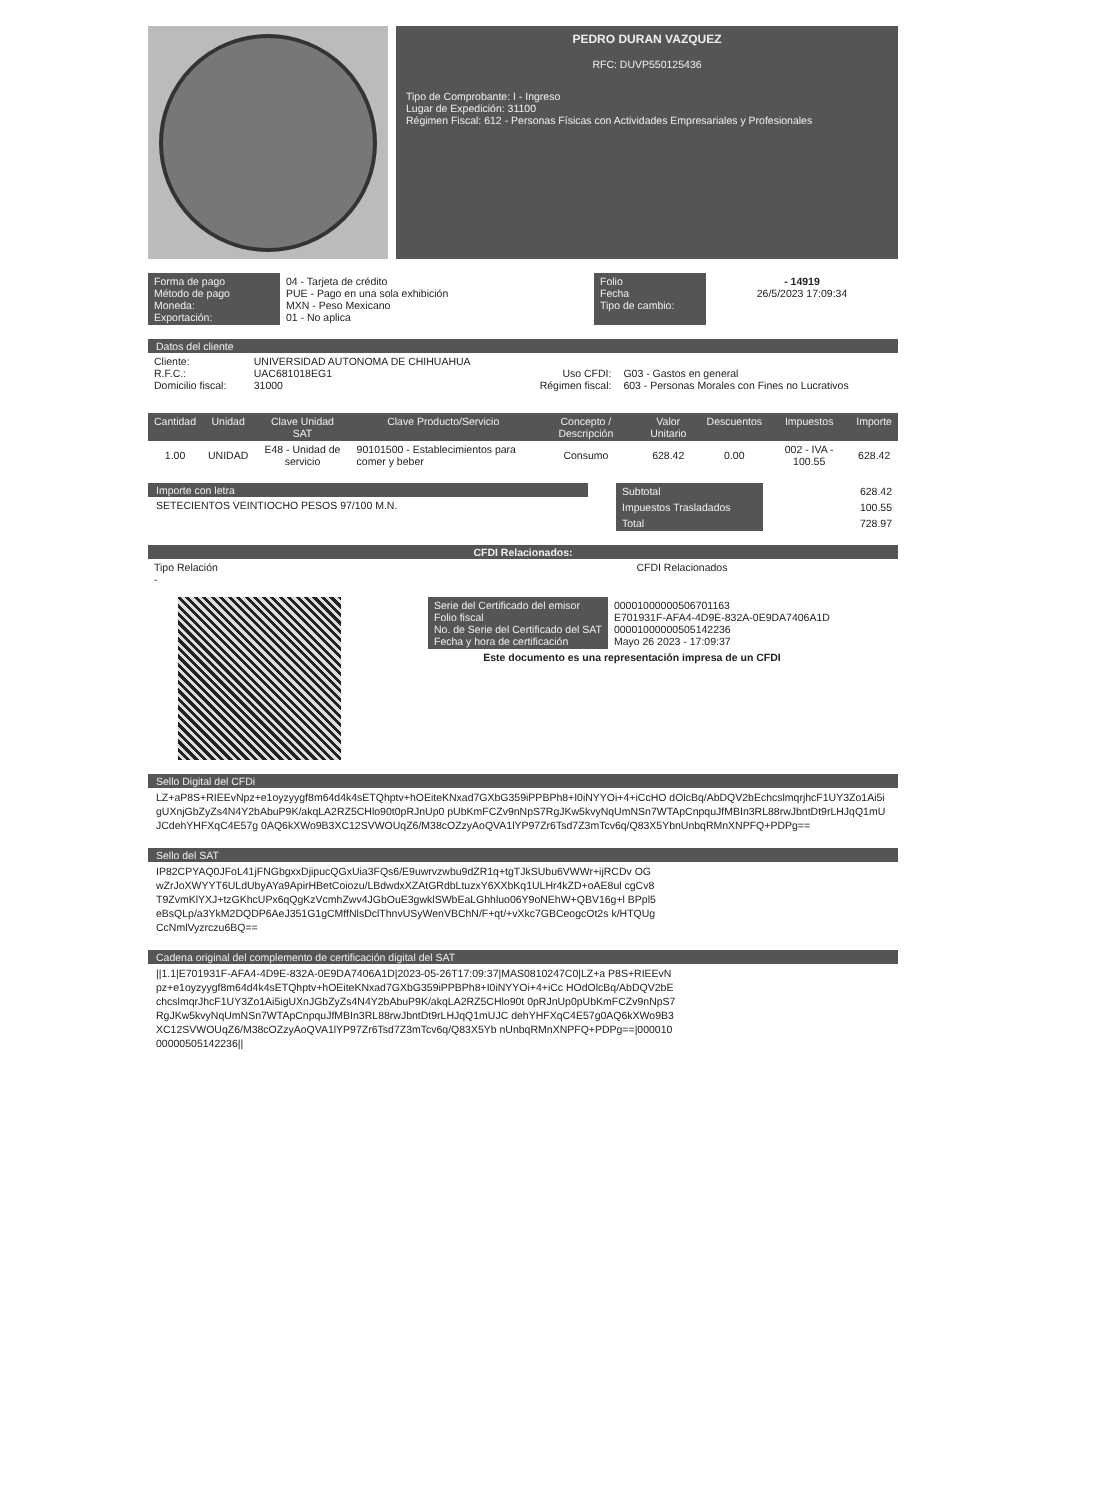PEDRO DURAN VAZQUEZ
RFC: DUVP550125436
Tipo de Comprobante: I - Ingreso
Lugar de Expedición: 31100
Régimen Fiscal: 612 - Personas Físicas con Actividades Empresariales y Profesionales
| Forma de pago Método de pago Moneda: Exportación: | 04 - Tarjeta de crédito PUE - Pago en una sola exhibición MXN - Peso Mexicano 01 - No aplica | Folio Fecha Tipo de cambio: | - 14919 26/5/2023 17:09:34 |
Datos del cliente
| Cliente: R.F.C.: Domicilio fiscal: | UNIVERSIDAD AUTONOMA DE CHIHUAHUA UAC681018EG1 31000 | Uso CFDI: Régimen fiscal: | G03 - Gastos en general 603 - Personas Morales con Fines no Lucrativos |
| Cantidad | Unidad | Clave Unidad SAT | Clave Producto/Servicio | Concepto / Descripción | Valor Unitario | Descuentos | Impuestos | Importe |
| --- | --- | --- | --- | --- | --- | --- | --- | --- |
| 1.00 | UNIDAD | E48 - Unidad de servicio | 90101500 - Establecimientos para comer y beber | Consumo | 628.42 | 0.00 | 002 - IVA - 100.55 | 628.42 |
Importe con letra
SETECIENTOS VEINTIOCHO PESOS 97/100 M.N.
| Subtotal | 628.42 |
| Impuestos Trasladados | 100.55 |
| Total | 728.97 |
CFDI Relacionados:
| Tipo Relación - | CFDI Relacionados |
| Serie del Certificado del emisor Folio fiscal No. de Serie del Certificado del SAT Fecha y hora de certificación | 00001000000506701163 E701931F-AFA4-4D9E-832A-0E9DA7406A1D 00001000000505142236 Mayo 26 2023 - 17:09:37 |
Este documento es una representación impresa de un CFDI
Sello Digital del CFDi
LZ+aP8S+RIEEvNpz+e1oyzyygf8m64d4k4sETQhptv+hOEiteKNxad7GXbG359iPPBPh8+I0iNYYOi+4+iCcHO dOlcBq/AbDQV2bEchcslmqrjhcF1UY3Zo1Ai5igUXnjGbZyZs4N4Y2bAbuP9K/akqLA2RZ5CHlo90t0pRJnUp0 pUbKmFCZv9nNpS7RgJKw5kvyNqUmNSn7WTApCnpquJfMBIn3RL88rwJbntDt9rLHJqQ1mUJCdehYHFXqC4E57g 0AQ6kXWo9B3XC12SVWOUqZ6/M38cOZzyAoQVA1lYP97Zr6Tsd7Z3mTcv6q/Q83X5YbnUnbqRMnXNPFQ+PDPg==
Sello del SAT
IP82CPYAQ0JFoL41jFNGbgxxDjipucQGxUia3FQs6/E9uwrvzwbu9dZR1q+tgTJkSUbu6VWWr+ijRCDv OGwZrJoXWYYT6ULdUbyAYa9ApirHBetCoiozu/LBdwdxXZAtGRdbLtuzxY6XXbKq1ULHr4kZD+oAE8ul cgCv8T9ZvmKlYXJ+tzGKhcUPx6qQgKzVcmhZwv4JGbOuE3gwklSWbEaLGhhluo06Y9oNEhW+QBV16g+l BPpl5eBsQLp/a3YkM2DQDP6AeJ351G1gCMffNlsDclThnvUSyWenVBChN/F+qt/+vXkc7GBCeogcOt2s k/HTQUgCcNmlVyzrczu6BQ==
Cadena original del complemento de certificación digital del SAT
||1.1|E701931F-AFA4-4D9E-832A-0E9DA7406A1D|2023-05-26T17:09:37|MAS0810247C0|LZ+a P8S+RIEEvNpz+e1oyzyygf8m64d4k4sETQhptv+hOEiteKNxad7GXbG359iPPBPh8+I0iNYYOi+4+iCc HOdOlcBq/AbDQV2bEchcslmqrJhcF1UY3Zo1Ai5igUXnJGbZyZs4N4Y2bAbuP9K/akqLA2RZ5CHlo90t 0pRJnUp0pUbKmFCZv9nNpS7RgJKw5kvyNqUmNSn7WTApCnpquJfMBIn3RL88rwJbntDt9rLHJqQ1mUJC dehYHFXqC4E57g0AQ6kXWo9B3XC12SVWOUqZ6/M38cOZzyAoQVA1lYP97Zr6Tsd7Z3mTcv6q/Q83X5Yb nUnbqRMnXNPFQ+PDPg==|00001000000505142236||